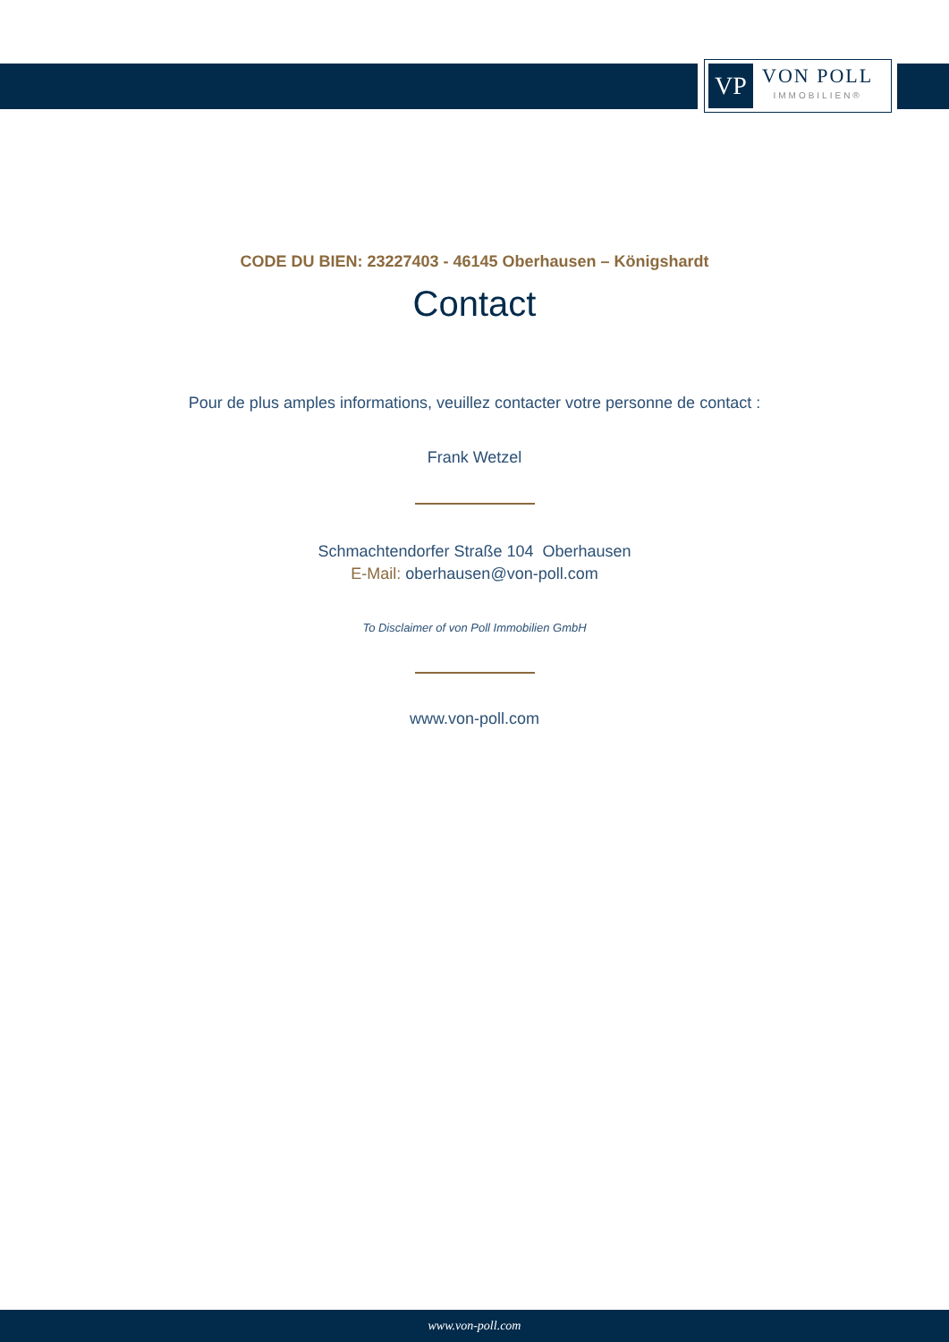VP
VON POLL
IMMOBILIEN®
CODE DU BIEN: 23227403 - 46145 Oberhausen – Königshardt
Contact
Pour de plus amples informations, veuillez contacter votre personne de contact :
Frank Wetzel
Schmachtendorfer Straße 104 Oberhausen
E-Mail: oberhausen@von-poll.com
To Disclaimer of von Poll Immobilien GmbH
www.von-poll.com
www.von-poll.com